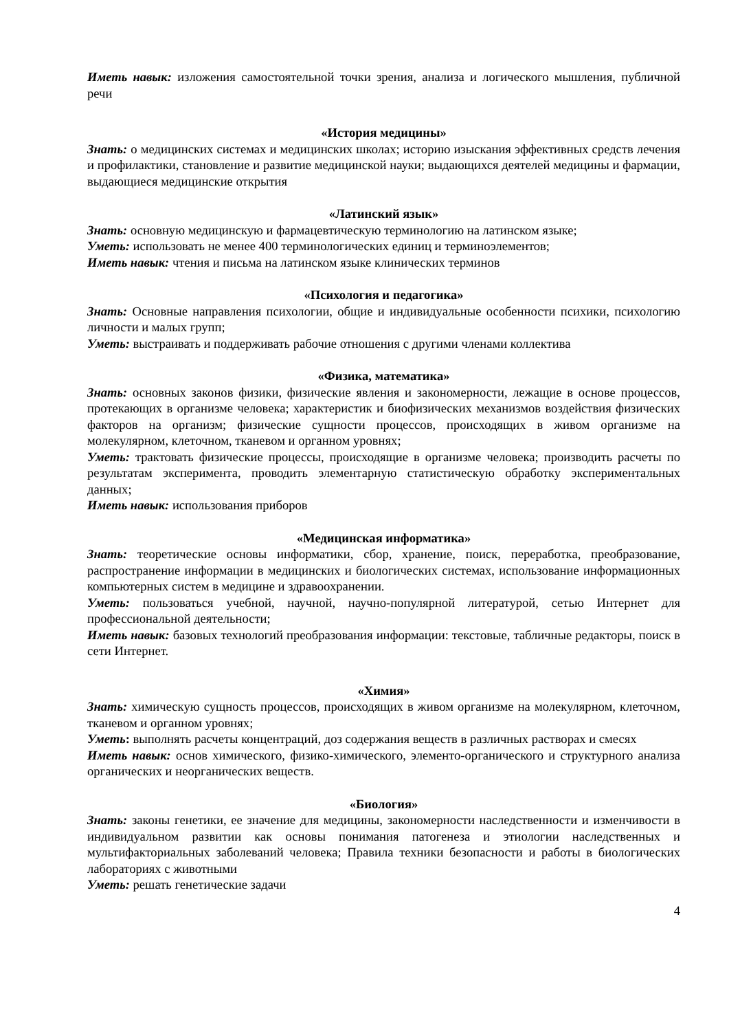Иметь навык: изложения самостоятельной точки зрения, анализа и логического мышления, публичной речи
«История медицины»
Знать: о медицинских системах и медицинских школах; историю изыскания эффективных средств лечения и профилактики, становление и развитие медицинской науки; выдающихся деятелей медицины и фармации, выдающиеся медицинские открытия
«Латинский язык»
Знать: основную медицинскую и фармацевтическую терминологию на латинском языке;
Уметь: использовать не менее 400 терминологических единиц и терминоэлементов;
Иметь навык: чтения и письма на латинском языке клинических терминов
«Психология и педагогика»
Знать: Основные направления психологии, общие и индивидуальные особенности психики, психологию личности и малых групп;
Уметь: выстраивать и поддерживать рабочие отношения с другими членами коллектива
«Физика, математика»
Знать: основных законов физики, физические явления и закономерности, лежащие в основе процессов, протекающих в организме человека; характеристик и биофизических механизмов воздействия физических факторов на организм; физические сущности процессов, происходящих в живом организме на молекулярном, клеточном, тканевом и органном уровнях;
Уметь: трактовать физические процессы, происходящие в организме человека; производить расчеты по результатам эксперимента, проводить элементарную статистическую обработку экспериментальных данных;
Иметь навык: использования приборов
«Медицинская информатика»
Знать: теоретические основы информатики, сбор, хранение, поиск, переработка, преобразование, распространение информации в медицинских и биологических системах, использование информационных компьютерных систем в медицине и здравоохранении.
Уметь: пользоваться учебной, научной, научно-популярной литературой, сетью Интернет для профессиональной деятельности;
Иметь навык: базовых технологий преобразования информации: текстовые, табличные редакторы, поиск в сети Интернет.
«Химия»
Знать: химическую сущность процессов, происходящих в живом организме на молекулярном, клеточном, тканевом и органном уровнях;
Уметь: выполнять расчеты концентраций, доз содержания веществ в различных растворах и смесях
Иметь навык: основ химического, физико-химического, элементо-органического и структурного анализа органических и неорганических веществ.
«Биология»
Знать: законы генетики, ее значение для медицины, закономерности наследственности и изменчивости в индивидуальном развитии как основы понимания патогенеза и этиологии наследственных и мультифакториальных заболеваний человека; Правила техники безопасности и работы в биологических лабораториях с животными
Уметь: решать генетические задачи
4